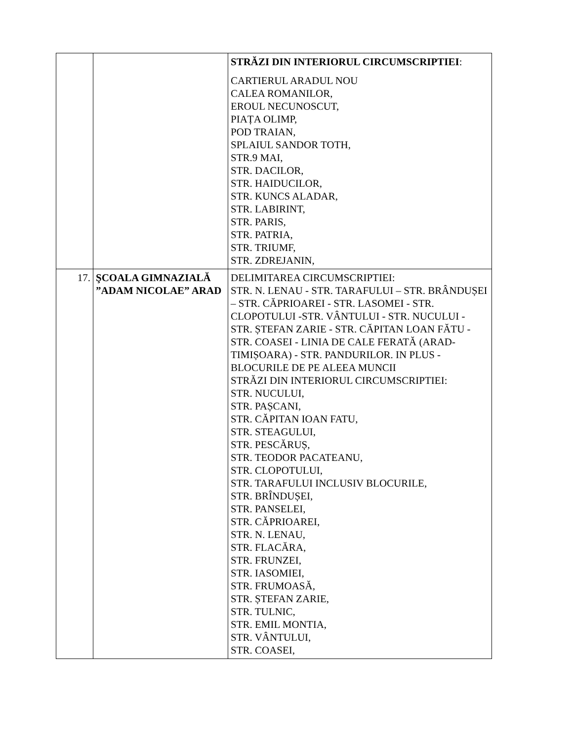| | | STRĂZI DIN INTERIORUL CIRCUMSCRIPTIEI : CARTIERUL ARADUL NOU CALEA ROMANILOR, EROUL NECUNOSCUT, PIAȚA OLIMP, POD TRAIAN, SPLAIUL SANDOR TOTH, STR.9 MAI, STR. DACILOR, STR. HAIDUCILOR, STR. KUNCS ALADAR, STR. LABIRINT, STR. PARIS, STR. PATRIA, STR. TRIUMF, STR. ZDREJANIN, |
| 17. | ŞCOALA GIMNAZIALĂ ”ADAM NICOLAE” ARAD | DELIMITAREA CIRCUMSCRIPTIEI: STR. N. LENAU - STR. TARAFULUI – STR. BRÂNDUȘEI – STR. CĂPRIOAREI - STR. LASOMEI - STR. CLOPOTULUI -STR. VÂNTULUI - STR. NUCULUI - STR. ȘTEFAN ZARIE - STR. CĂPITAN LOAN FĂTU - STR. COASEI - LINIA DE CALE FERATĂ (ARAD-TIMIȘOARA) - STR. PANDURILOR. IN PLUS - BLOCURILE DE PE ALEEA MUNCII STRĂZI DIN INTERIORUL CIRCUMSCRIPTIEI: STR. NUCULUI, STR. PAȘCANI, STR. CĂPITAN IOAN FATU, STR. STEAGULUI, STR. PESCĂRUȘ, STR. TEODOR PACATEANU, STR. CLOPOTULUI, STR. TARAFULUI INCLUSIV BLOCURILE, STR. BRÎNDUȘEI, STR. PANSELEI, STR. CĂPRIOAREI, STR. N. LENAU, STR. FLACĂRA, STR. FRUNZEI, STR. IASOMIEI, STR. FRUMOASĂ, STR. ȘTEFAN ZARIE, STR. TULNIC, STR. EMIL MONTIA, STR. VÂNTULUI, STR. COASEI, |